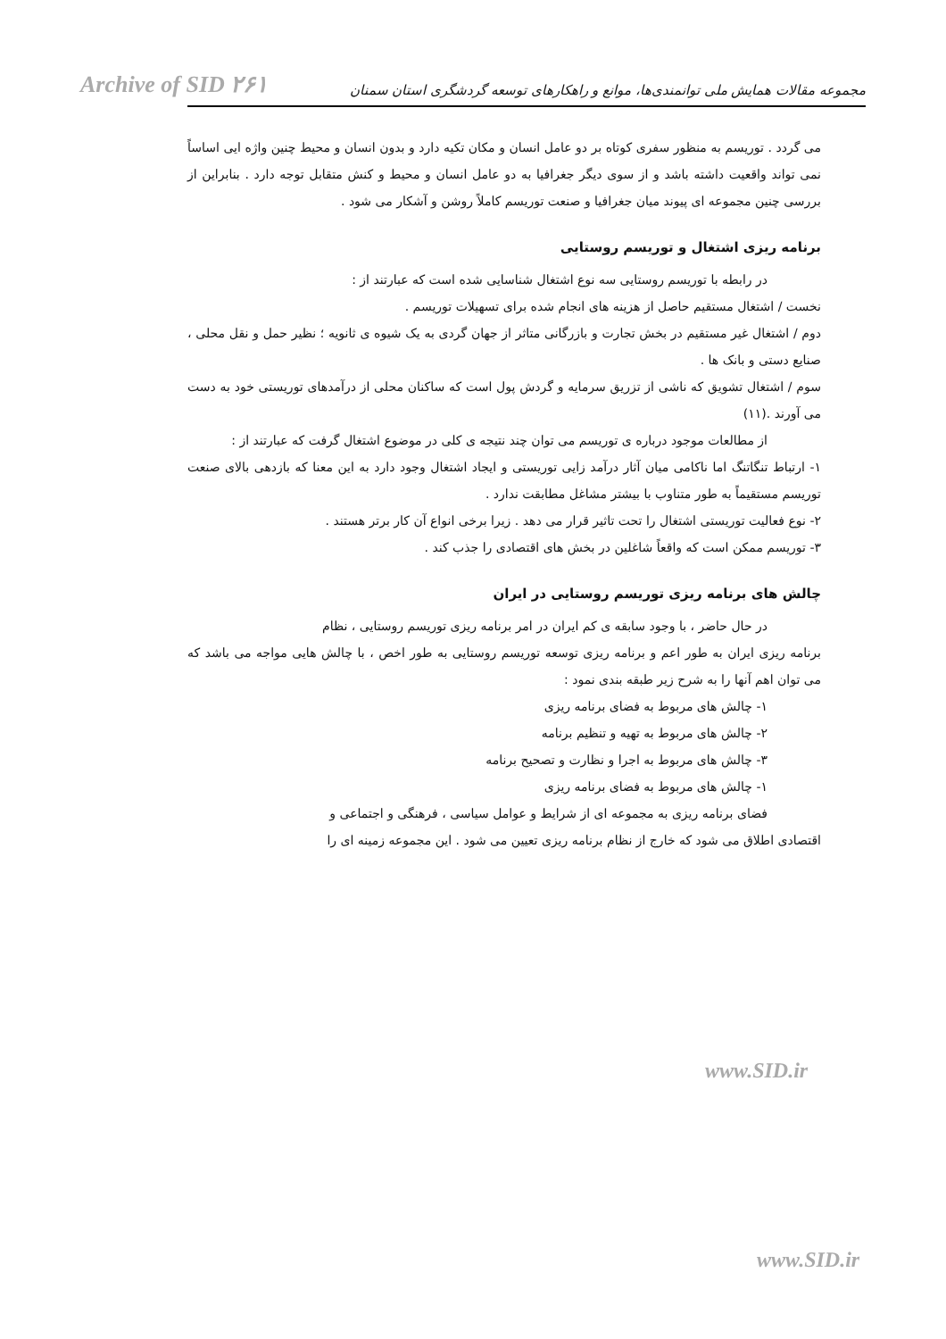Archive of SID ۲۶۱ مجموعه مقالات همایش ملی توانمندی‌ها، موانع و راهکارهای توسعه گردشگری استان سمنان
می گردد . توریسم به منظور سفری کوتاه بر دو عامل انسان و مکان تکیه دارد و بدون انسان و محیط چنین واژه ایی اساساً نمی تواند واقعیت داشته باشد و از سوی دیگر جغرافیا به دو عامل انسان و محیط و کنش متقابل توجه دارد . بنابراین از بررسی چنین مجموعه ای پیوند میان جغرافیا و صنعت توریسم کاملاً روشن و آشکار می شود .
برنامه ریزی اشتغال و توریسم روستایی
در رابطه با توریسم روستایی سه نوع اشتغال شناسایی شده است که عبارتند از :
نخست / اشتغال مستقیم حاصل از هزینه های انجام شده برای تسهیلات توریسم .
دوم / اشتغال غیر مستقیم در بخش تجارت و بازرگانی متاثر از جهان گردی به یک شیوه ی ثانویه ؛ نظیر حمل و نقل محلی ، صنایع دستی و بانک ها .
سوم / اشتغال تشویق که ناشی از تزریق سرمایه و گردش پول است که ساکنان محلی از درآمدهای توریستی خود به دست می آورند .(۱۱)
از مطالعات موجود درباره ی توریسم می توان چند نتیجه ی کلی در موضوع اشتغال گرفت که عبارتند از :
۱- ارتباط تنگاتنگ اما ناکامی میان آثار درآمد زایی توریستی و ایجاد اشتغال وجود دارد به این معنا که بازدهی بالای صنعت توریسم مستقیماً به طور متناوب با بیشتر مشاغل مطابقت ندارد .
۲- نوع فعالیت توریستی اشتغال را تحت تاثیر قرار می دهد . زیرا برخی انواع آن کار برتر هستند .
۳- توریسم ممکن است که واقعاً شاغلین در بخش های اقتصادی را جذب کند .
چالش های برنامه ریزی توریسم روستایی در ایران
در حال حاضر ، با وجود سابقه ی کم ایران در امر برنامه ریزی توریسم روستایی ، نظام
برنامه ریزی ایران به طور اعم و برنامه ریزی توسعه توریسم روستایی به طور اخص ، با چالش هایی مواجه می باشد که می توان اهم آنها را به شرح زیر طبقه بندی نمود :
۱- چالش های مربوط به فضای برنامه ریزی
۲- چالش های مربوط به تهیه و تنظیم برنامه
۳- چالش های مربوط به اجرا و نظارت و تصحیح برنامه
۱- چالش های مربوط به فضای برنامه ریزی
فضای برنامه ریزی به مجموعه ای از شرایط و عوامل سیاسی ، فرهنگی و اجتماعی و
اقتصادی اطلاق می شود که خارج از نظام برنامه ریزی تعیین می شود . این مجموعه زمینه ای را
www.SID.ir
www.SID.ir